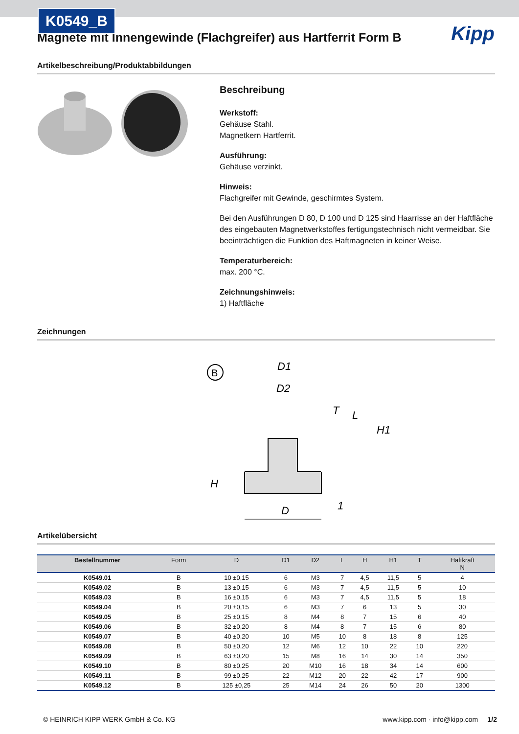K0549_B
Kipp
Magnete mit Innengewinde (Flachgreifer) aus Hartferrit Form B
Artikelbeschreibung/Produktabbildungen
Beschreibung
Werkstoff:
Gehäuse Stahl.
Magnetkern Hartferrit.
Ausführung:
Gehäuse verzinkt.
Hinweis:
Flachgreifer mit Gewinde, geschirmtes System.
Bei den Ausführungen D 80, D 100 und D 125 sind Haarrisse an der Haftfläche des eingebauten Magnetwerkstoffes fertigungstechnisch nicht vermeidbar. Sie beeinträchtigen die Funktion des Haftmagneten in keiner Weise.
Temperaturbereich:
max. 200 °C.
Zeichnungshinweis:
1) Haftfläche
Zeichnungen
B
D1
D2
T
L
H1
H
D
1
Artikelübersicht
| Bestellnummer | Form | D | D1 | D2 | L | H | H1 | T | Haftkraft N |
| --- | --- | --- | --- | --- | --- | --- | --- | --- | --- |
| K0549.01 | B | 10 ±0,15 | 6 | M3 | 7 | 4,5 | 11,5 | 5 | 4 |
| K0549.02 | B | 13 ±0,15 | 6 | M3 | 7 | 4,5 | 11,5 | 5 | 10 |
| K0549.03 | B | 16 ±0,15 | 6 | M3 | 7 | 4,5 | 11,5 | 5 | 18 |
| K0549.04 | B | 20 ±0,15 | 6 | M3 | 7 | 6 | 13 | 5 | 30 |
| K0549.05 | B | 25 ±0,15 | 8 | M4 | 8 | 7 | 15 | 6 | 40 |
| K0549.06 | B | 32 ±0,20 | 8 | M4 | 8 | 7 | 15 | 6 | 80 |
| K0549.07 | B | 40 ±0,20 | 10 | M5 | 10 | 8 | 18 | 8 | 125 |
| K0549.08 | B | 50 ±0,20 | 12 | M6 | 12 | 10 | 22 | 10 | 220 |
| K0549.09 | B | 63 ±0,20 | 15 | M8 | 16 | 14 | 30 | 14 | 350 |
| K0549.10 | B | 80 ±0,25 | 20 | M10 | 16 | 18 | 34 | 14 | 600 |
| K0549.11 | B | 99 ±0,25 | 22 | M12 | 20 | 22 | 42 | 17 | 900 |
| K0549.12 | B | 125 ±0,25 | 25 | M14 | 24 | 26 | 50 | 20 | 1300 |
© HEINRICH KIPP WERK GmbH & Co. KG www.kipp.com · info@kipp.com 1/2